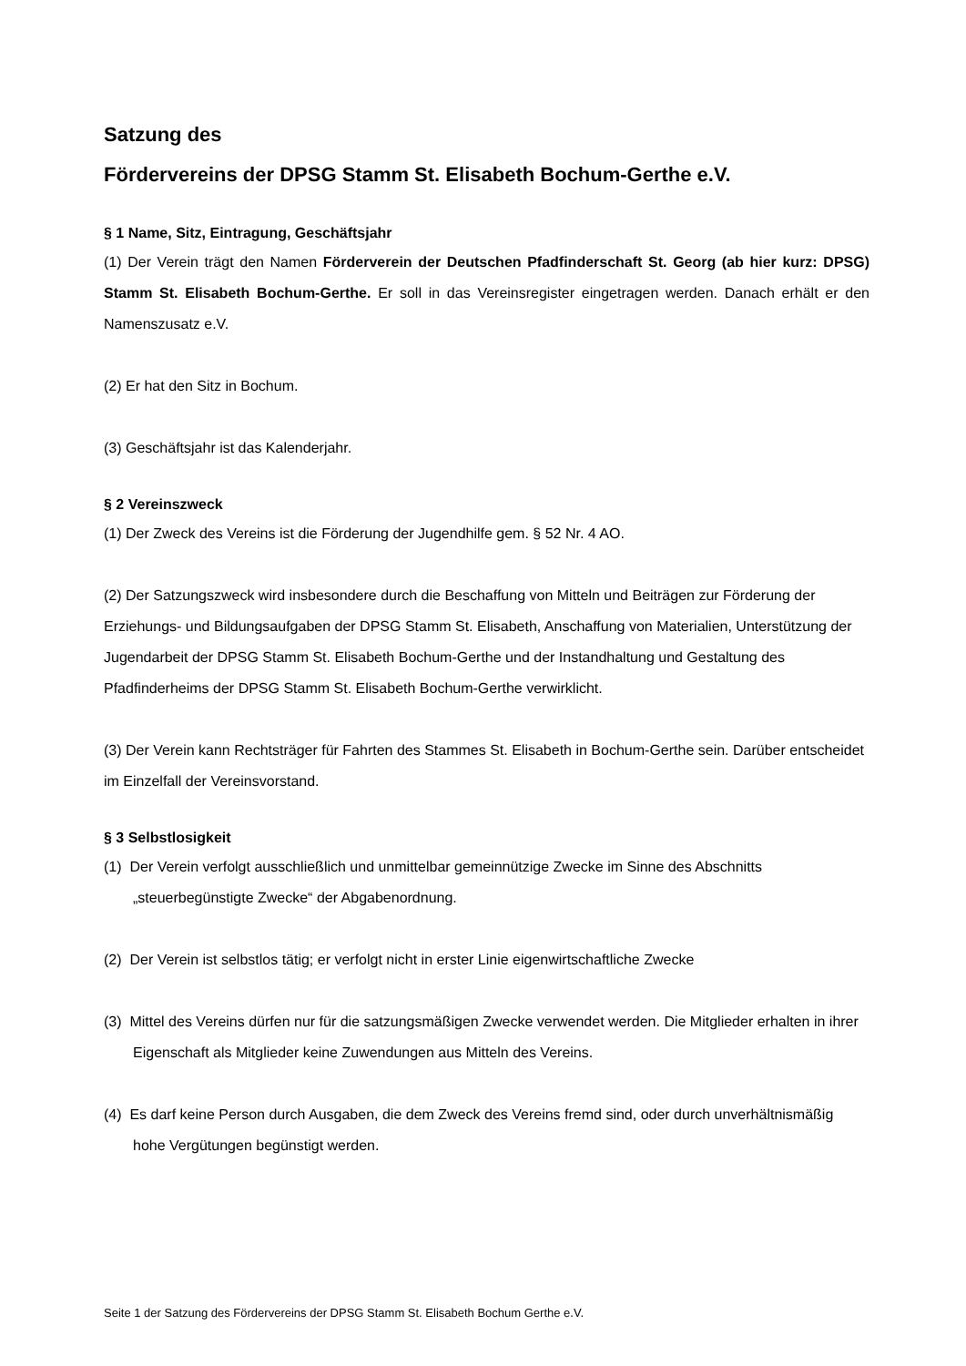Satzung des
Fördervereins der DPSG Stamm St. Elisabeth Bochum-Gerthe e.V.
§ 1 Name, Sitz, Eintragung, Geschäftsjahr
(1) Der Verein trägt den Namen Förderverein der Deutschen Pfadfinderschaft St. Georg (ab hier kurz: DPSG) Stamm St. Elisabeth Bochum-Gerthe. Er soll in das Vereinsregister eingetragen werden. Danach erhält er den Namenszusatz e.V.
(2) Er hat den Sitz in Bochum.
(3) Geschäftsjahr ist das Kalenderjahr.
§ 2 Vereinszweck
(1) Der Zweck des Vereins ist die Förderung der Jugendhilfe gem. § 52 Nr. 4 AO.
(2) Der Satzungszweck wird insbesondere durch die Beschaffung von Mitteln und Beiträgen zur Förderung der Erziehungs- und Bildungsaufgaben der DPSG Stamm St. Elisabeth, Anschaffung von Materialien, Unterstützung der Jugendarbeit der DPSG Stamm St. Elisabeth Bochum-Gerthe und der Instandhaltung und Gestaltung des Pfadfinderheims der DPSG Stamm St. Elisabeth Bochum-Gerthe verwirklicht.
(3) Der Verein kann Rechtsträger für Fahrten des Stammes St. Elisabeth in Bochum-Gerthe sein. Darüber entscheidet im Einzelfall der Vereinsvorstand.
§ 3 Selbstlosigkeit
(1) Der Verein verfolgt ausschließlich und unmittelbar gemeinnützige Zwecke im Sinne des Abschnitts „steuerbegünstigte Zwecke“ der Abgabenordnung.
(2) Der Verein ist selbstlos tätig; er verfolgt nicht in erster Linie eigenwirtschaftliche Zwecke
(3) Mittel des Vereins dürfen nur für die satzungsmäßigen Zwecke verwendet werden. Die Mitglieder erhalten in ihrer Eigenschaft als Mitglieder keine Zuwendungen aus Mitteln des Vereins.
(4) Es darf keine Person durch Ausgaben, die dem Zweck des Vereins fremd sind, oder durch unverhältnismäßig hohe Vergütungen begünstigt werden.
Seite 1 der Satzung des Fördervereins der DPSG Stamm St. Elisabeth Bochum Gerthe e.V.